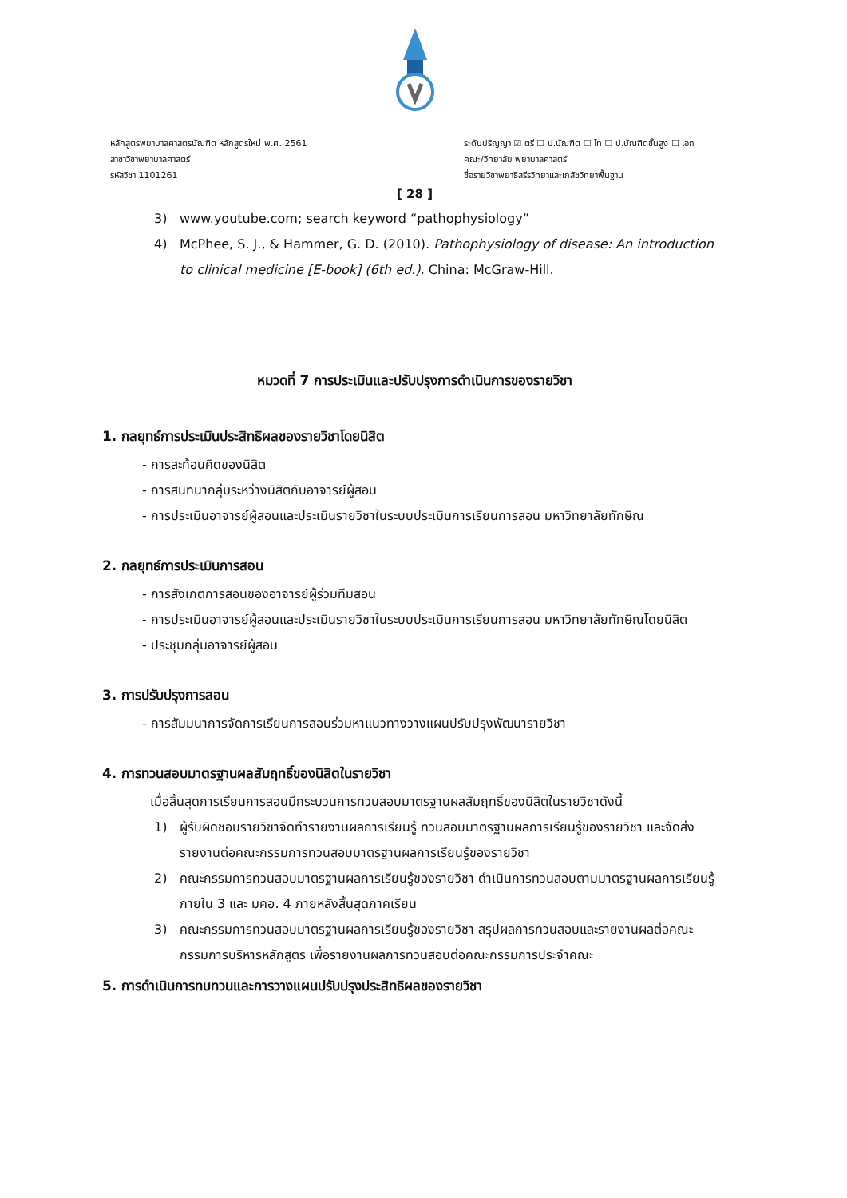หลักสูตรพยาบาลศาสตรบัณฑิต หลักสูตรใหม่ พ.ศ. 2561
สาขาวิชาพยาบาลศาสตร์
รหัสวิชา 1101261
ระดับปริญญา ☑ ตรี ☐ ป.บัณฑิต ☐ โท ☐ ป.บัณฑิตชั้นสูง ☐ เอก
คณะ/วิทยาลัย พยาบาลศาสตร์
ชื่อรายวิชาพยาธิสรีรวิทยาและเภสัชวิทยาพื้นฐาน
[ 28 ]
3) www.youtube.com; search keyword “pathophysiology”
4) McPhee, S. J., & Hammer, G. D. (2010). Pathophysiology of disease: An introduction to clinical medicine [E-book] (6th ed.). China: McGraw-Hill.
หมวดที่ 7 การประเมินและปรับปรุงการดำเนินการของรายวิชา
1. กลยุทธ์การประเมินประสิทธิผลของรายวิชาโดยนิสิต
- การสะท้อนคิดของนิสิต
- การสนทนากลุ่มระหว่างนิสิตกับอาจารย์ผู้สอน
- การประเมินอาจารย์ผู้สอนและประเมินรายวิชาในระบบประเมินการเรียนการสอน มหาวิทยาลัยทักษิณ
2. กลยุทธ์การประเมินการสอน
- การสังเกตการสอนของอาจารย์ผู้ร่วมทีมสอน
- การประเมินอาจารย์ผู้สอนและประเมินรายวิชาในระบบประเมินการเรียนการสอน มหาวิทยาลัยทักษิณโดยนิสิต
- ประชุมกลุ่มอาจารย์ผู้สอน
3. การปรับปรุงการสอน
- การสัมมนาการจัดการเรียนการสอนร่วมหาแนวทางวางแผนปรับปรุงพัฒนารายวิชา
4. การทวนสอบมาตรฐานผลสัมฤทธิ์ของนิสิตในรายวิชา
เมื่อสิ้นสุดการเรียนการสอนมีกระบวนการทวนสอบมาตรฐานผลสัมฤทธิ์ของนิสิตในรายวิชาดังนี้
1) ผู้รับผิดชอบรายวิชาจัดทำรายงานผลการเรียนรู้ ทวนสอบมาตรฐานผลการเรียนรู้ของรายวิชา และจัดส่งรายงานต่อคณะกรรมการทวนสอบมาตรฐานผลการเรียนรู้ของรายวิชา
2) คณะกรรมการทวนสอบมาตรฐานผลการเรียนรู้ของรายวิชา ดำเนินการทวนสอบตามมาตรฐานผลการเรียนรู้ภายใน 3 และ มคอ. 4 ภายหลังสิ้นสุดภาคเรียน
3) คณะกรรมการทวนสอบมาตรฐานผลการเรียนรู้ของรายวิชา สรุปผลการทวนสอบและรายงานผลต่อคณะกรรมการบริหารหลักสูตร เพื่อรายงานผลการทวนสอบต่อคณะกรรมการประจำคณะ
5. การดำเนินการทบทวนและการวางแผนปรับปรุงประสิทธิผลของรายวิชา